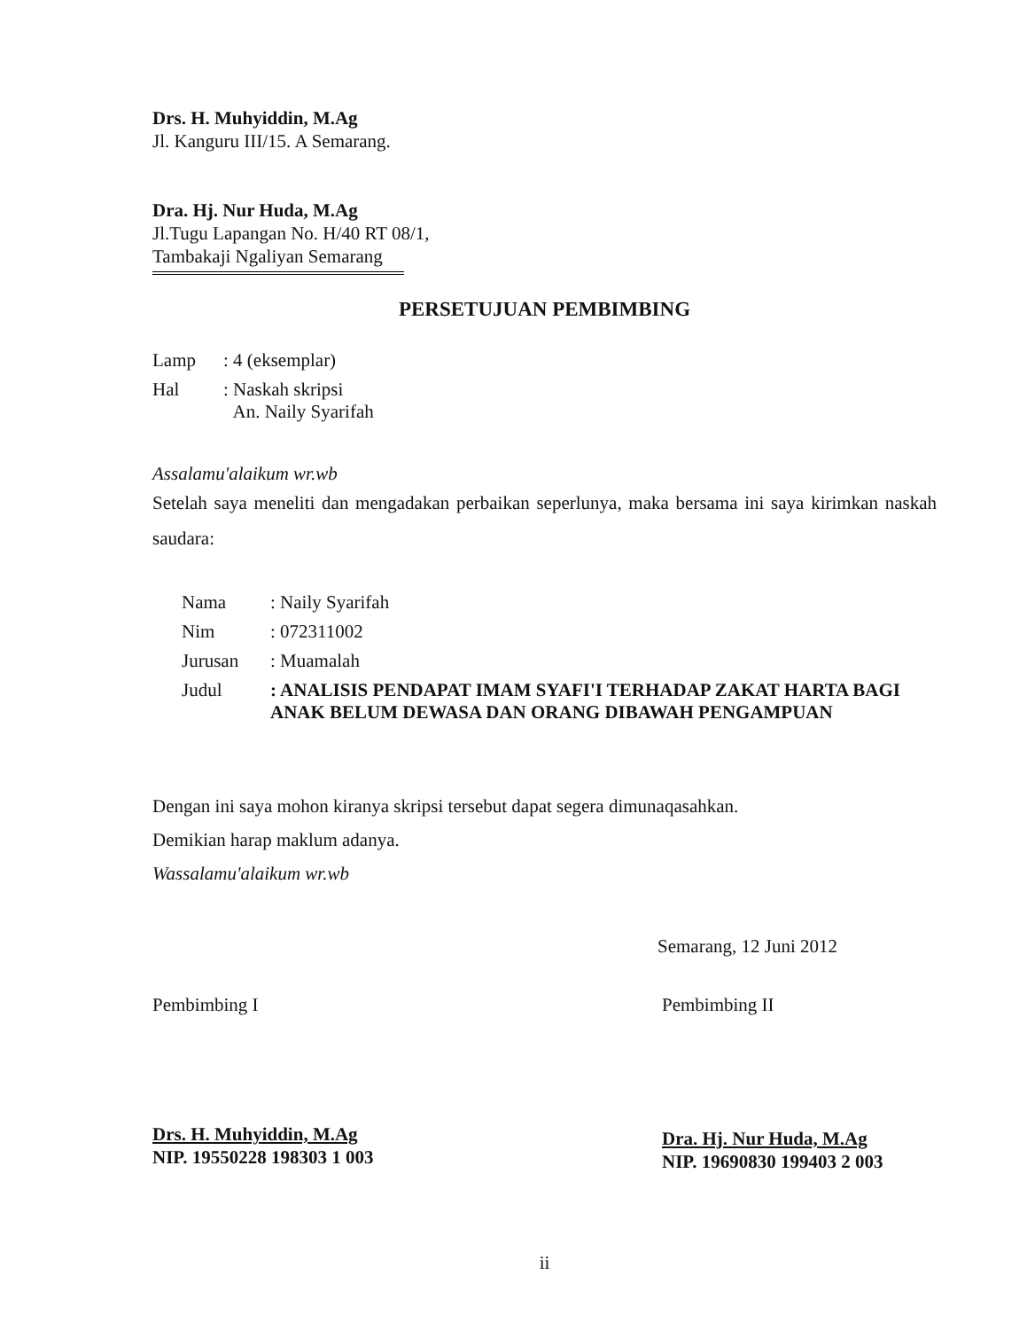Drs. H. Muhyiddin, M.Ag
Jl. Kanguru III/15. A Semarang.
Dra. Hj. Nur Huda, M.Ag
Jl.Tugu Lapangan No. H/40 RT 08/1,
Tambakaji Ngaliyan Semarang
PERSETUJUAN PEMBIMBING
| Lamp | : 4 (eksemplar) |
| Hal | : Naskah skripsi An. Naily Syarifah |
Assalamu'alaikum wr.wb
Setelah saya meneliti dan mengadakan perbaikan seperlunya, maka bersama ini saya kirimkan naskah saudara:
| Nama | : Naily Syarifah |
| Nim | : 072311002 |
| Jurusan | : Muamalah |
| Judul | : ANALISIS PENDAPAT IMAM SYAFI'I TERHADAP ZAKAT HARTA BAGI ANAK BELUM DEWASA DAN ORANG DIBAWAH PENGAMPUAN |
Dengan ini saya mohon kiranya skripsi tersebut dapat segera dimunaqasahkan.
Demikian harap maklum adanya.
Wassalamu'alaikum wr.wb
Semarang, 12 Juni 2012
Pembimbing I
Drs. H. Muhyiddin, M.Ag
NIP. 19550228 198303 1 003
Pembimbing II
Dra. Hj. Nur Huda, M.Ag
NIP. 19690830 199403 2 003
ii